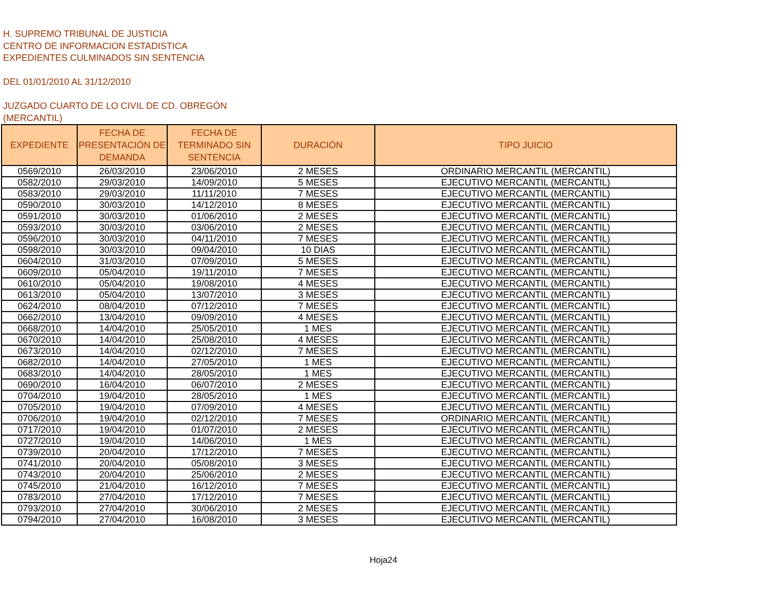H. SUPREMO TRIBUNAL DE JUSTICIA
CENTRO DE INFORMACION ESTADISTICA
EXPEDIENTES CULMINADOS SIN SENTENCIA
DEL 01/01/2010 AL 31/12/2010
JUZGADO CUARTO DE LO CIVIL DE CD. OBREGÓN
(MERCANTIL)
| EXPEDIENTE | FECHA DE PRESENTACIÓN DE DEMANDA | FECHA DE TERMINADO SIN SENTENCIA | DURACIÓN | TIPO JUICIO |
| --- | --- | --- | --- | --- |
| 0569/2010 | 26/03/2010 | 23/06/2010 | 2 MESES | ORDINARIO MERCANTIL (MERCANTIL) |
| 0582/2010 | 29/03/2010 | 14/09/2010 | 5 MESES | EJECUTIVO MERCANTIL (MERCANTIL) |
| 0583/2010 | 29/03/2010 | 11/11/2010 | 7 MESES | EJECUTIVO MERCANTIL (MERCANTIL) |
| 0590/2010 | 30/03/2010 | 14/12/2010 | 8 MESES | EJECUTIVO MERCANTIL (MERCANTIL) |
| 0591/2010 | 30/03/2010 | 01/06/2010 | 2 MESES | EJECUTIVO MERCANTIL (MERCANTIL) |
| 0593/2010 | 30/03/2010 | 03/06/2010 | 2 MESES | EJECUTIVO MERCANTIL (MERCANTIL) |
| 0596/2010 | 30/03/2010 | 04/11/2010 | 7 MESES | EJECUTIVO MERCANTIL (MERCANTIL) |
| 0598/2010 | 30/03/2010 | 09/04/2010 | 10 DIAS | EJECUTIVO MERCANTIL (MERCANTIL) |
| 0604/2010 | 31/03/2010 | 07/09/2010 | 5 MESES | EJECUTIVO MERCANTIL (MERCANTIL) |
| 0609/2010 | 05/04/2010 | 19/11/2010 | 7 MESES | EJECUTIVO MERCANTIL (MERCANTIL) |
| 0610/2010 | 05/04/2010 | 19/08/2010 | 4 MESES | EJECUTIVO MERCANTIL (MERCANTIL) |
| 0613/2010 | 05/04/2010 | 13/07/2010 | 3 MESES | EJECUTIVO MERCANTIL (MERCANTIL) |
| 0624/2010 | 08/04/2010 | 07/12/2010 | 7 MESES | EJECUTIVO MERCANTIL (MERCANTIL) |
| 0662/2010 | 13/04/2010 | 09/09/2010 | 4 MESES | EJECUTIVO MERCANTIL (MERCANTIL) |
| 0668/2010 | 14/04/2010 | 25/05/2010 | 1 MES | EJECUTIVO MERCANTIL (MERCANTIL) |
| 0670/2010 | 14/04/2010 | 25/08/2010 | 4 MESES | EJECUTIVO MERCANTIL (MERCANTIL) |
| 0673/2010 | 14/04/2010 | 02/12/2010 | 7 MESES | EJECUTIVO MERCANTIL (MERCANTIL) |
| 0682/2010 | 14/04/2010 | 27/05/2010 | 1 MES | EJECUTIVO MERCANTIL (MERCANTIL) |
| 0683/2010 | 14/04/2010 | 28/05/2010 | 1 MES | EJECUTIVO MERCANTIL (MERCANTIL) |
| 0690/2010 | 16/04/2010 | 06/07/2010 | 2 MESES | EJECUTIVO MERCANTIL (MERCANTIL) |
| 0704/2010 | 19/04/2010 | 28/05/2010 | 1 MES | EJECUTIVO MERCANTIL (MERCANTIL) |
| 0705/2010 | 19/04/2010 | 07/09/2010 | 4 MESES | EJECUTIVO MERCANTIL (MERCANTIL) |
| 0706/2010 | 19/04/2010 | 02/12/2010 | 7 MESES | ORDINARIO MERCANTIL (MERCANTIL) |
| 0717/2010 | 19/04/2010 | 01/07/2010 | 2 MESES | EJECUTIVO MERCANTIL (MERCANTIL) |
| 0727/2010 | 19/04/2010 | 14/06/2010 | 1 MES | EJECUTIVO MERCANTIL (MERCANTIL) |
| 0739/2010 | 20/04/2010 | 17/12/2010 | 7 MESES | EJECUTIVO MERCANTIL (MERCANTIL) |
| 0741/2010 | 20/04/2010 | 05/08/2010 | 3 MESES | EJECUTIVO MERCANTIL (MERCANTIL) |
| 0743/2010 | 20/04/2010 | 25/06/2010 | 2 MESES | EJECUTIVO MERCANTIL (MERCANTIL) |
| 0745/2010 | 21/04/2010 | 16/12/2010 | 7 MESES | EJECUTIVO MERCANTIL (MERCANTIL) |
| 0783/2010 | 27/04/2010 | 17/12/2010 | 7 MESES | EJECUTIVO MERCANTIL (MERCANTIL) |
| 0793/2010 | 27/04/2010 | 30/06/2010 | 2 MESES | EJECUTIVO MERCANTIL (MERCANTIL) |
| 0794/2010 | 27/04/2010 | 16/08/2010 | 3 MESES | EJECUTIVO MERCANTIL (MERCANTIL) |
Hoja24